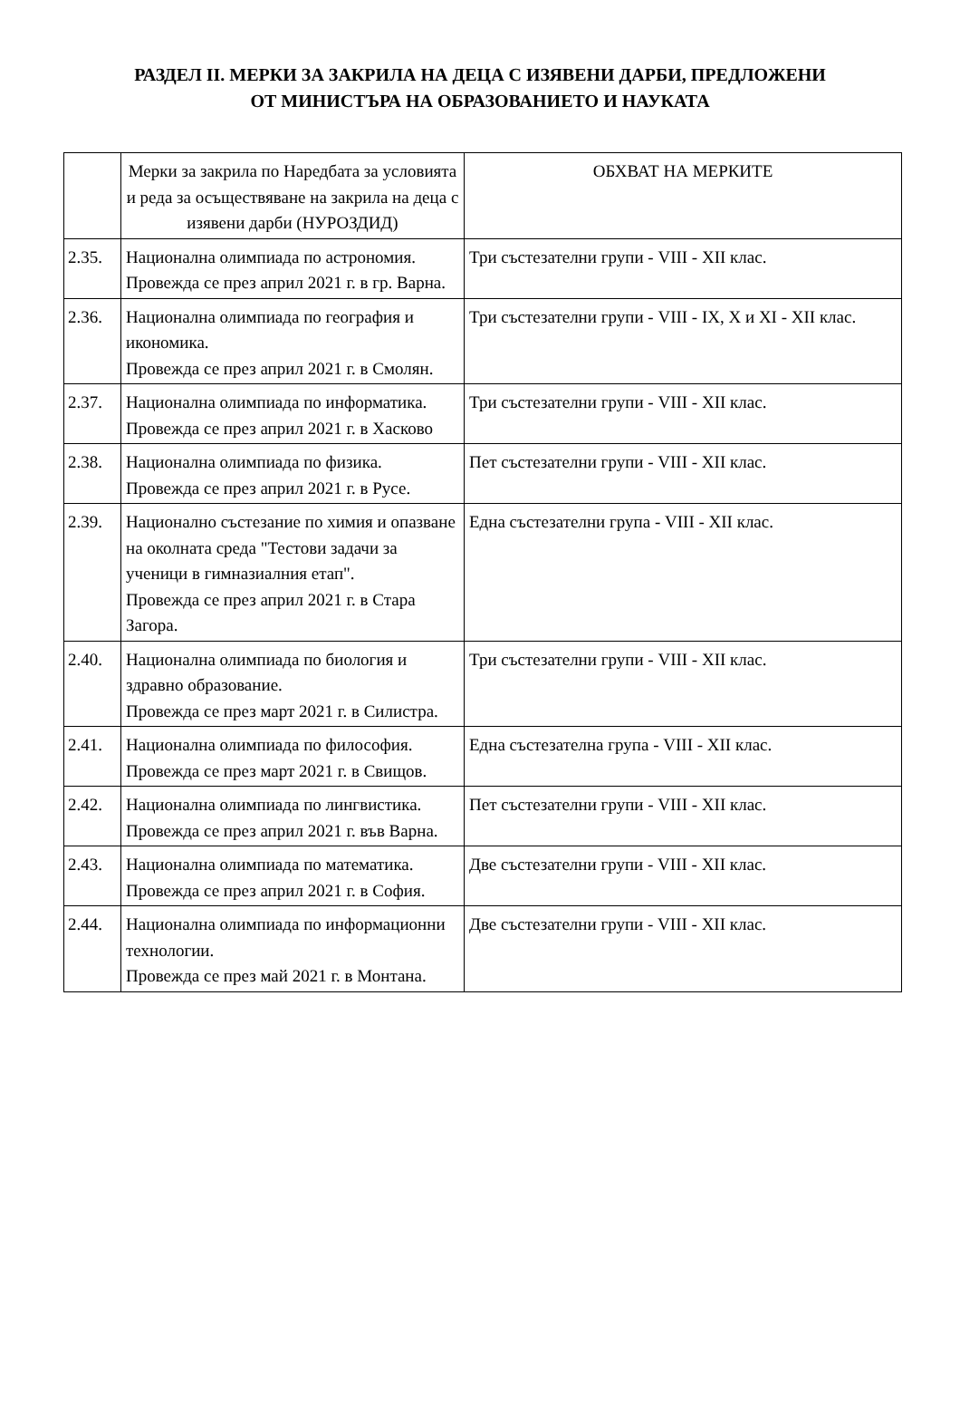РАЗДЕЛ II. МЕРКИ ЗА ЗАКРИЛА НА ДЕЦА С ИЗЯВЕНИ ДАРБИ, ПРЕДЛОЖЕНИ
ОТ МИНИСТЪРА НА ОБРАЗОВАНИЕТО И НАУКАТА
| | Мерки за закрила по Наредбата за условията и реда за осъществяване на закрила на деца с изявени дарби (НУРОЗДИД) | ОБХВАТ НА МЕРКИТЕ |
| 2.35. | Национална олимпиада по астрономия. Провежда се през април 2021 г. в гр. Варна. | Три състезателни групи - VIII - XII клас. |
| 2.36. | Национална олимпиада по география и икономика. Провежда се през април 2021 г. в Смолян. | Три състезателни групи - VIII - IX, X и XI - XII клас. |
| 2.37. | Национална олимпиада по информатика. Провежда се през април 2021 г. в Хасково | Три състезателни групи - VIII - XII клас. |
| 2.38. | Национална олимпиада по физика. Провежда се през април 2021 г. в Русе. | Пет състезателни групи - VIII - XII клас. |
| 2.39. | Национално състезание по химия и опазване на околната среда "Тестови задачи за ученици в гимназиалния етап". Провежда се през април 2021 г. в Стара Загора. | Една състезателни група - VIII - XII клас. |
| 2.40. | Национална олимпиада по биология и здравно образование. Провежда се през март 2021 г. в Силистра. | Три състезателни групи - VIII - XII клас. |
| 2.41. | Национална олимпиада по философия. Провежда се през март 2021 г. в Свищов. | Една състезателна група - VIII - XII клас. |
| 2.42. | Национална олимпиада по лингвистика. Провежда се през април 2021 г. във Варна. | Пет състезателни групи - VIII - XII клас. |
| 2.43. | Национална олимпиада по математика. Провежда се през април 2021 г. в София. | Две състезателни групи - VIII - XII клас. |
| 2.44. | Национална олимпиада по информационни технологии. Провежда се през май 2021 г. в Монтана. | Две състезателни групи - VIII - XII клас. |